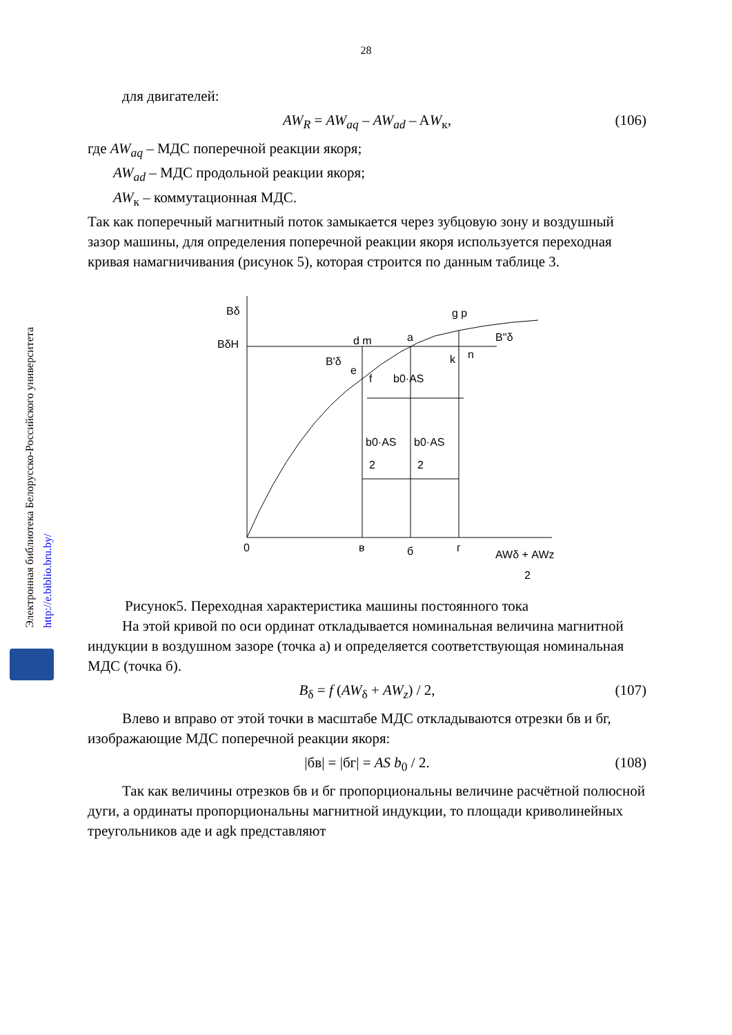Электронная библиотека Белорусско-Российского университета
http://e.biblio.bru.by/
28
для двигателей:
AW<sub>R</sub> = AW<sub>aq</sub> – AW<sub>ad</sub> – AW<sub>к</sub>, (106)
где AW<sub>aq</sub> – МДС поперечной реакции якоря;
AW<sub>ad</sub> – МДС продольной реакции якоря;
AW<sub>к</sub> – коммутационная МДС.
Так как поперечный магнитный поток замыкается через зубцовую зону и воздушный зазор машины, для определения поперечной реакции якоря используется переходная кривая намагничивания (рисунок 5), которая строится по данным таблице 3.
Bδ
BδH
0
в
б
г
d m
a
e
f
k
n
g p
b0·AS
b0·AS
2
b0·AS
2
B'δ
B''δ
AWδ + AWz
2
Рисунок5. Переходная характеристика машины постоянного тока
На этой кривой по оси ординат откладывается номинальная величина магнитной индукции в воздушном зазоре (точка а) и определяется соответствующая номинальная МДС (точка б).
B<sub>δ</sub> = f (AW<sub>δ</sub> + AW<sub>z</sub>) / 2, (107)
Влево и вправо от этой точки в масштабе МДС откладываются отрезки бв и бг, изображающие МДС поперечной реакции якоря:
|бв| = |бг| = AS b<sub>0</sub> / 2. (108)
Так как величины отрезков бв и бг пропорциональны величине расчётной полюсной дуги, а ординаты пропорциональны магнитной индукции, то площади криволинейных треугольников аде и agk представляют